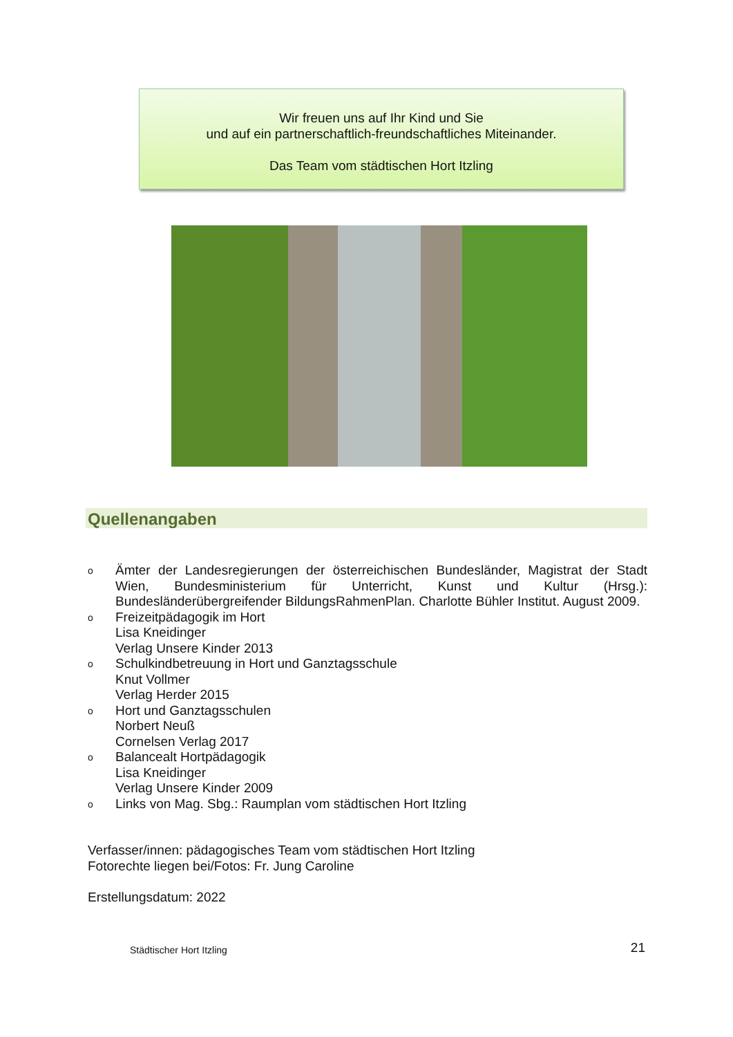Wir freuen uns auf Ihr Kind und Sie
und auf ein partnerschaftlich-freundschaftliches Miteinander.
Das Team vom städtischen Hort Itzling
Quellenangaben
o
Ämter der Landesregierungen der österreichischen Bundesländer, Magistrat der Stadt Wien, Bundesministerium für Unterricht, Kunst und Kultur (Hrsg.): Bundesländerübergreifender BildungsRahmenPlan. Charlotte Bühler Institut. August 2009.
o
Freizeitpädagogik im Hort
Lisa Kneidinger
Verlag Unsere Kinder 2013
o
Schulkindbetreuung in Hort und Ganztagsschule
Knut Vollmer
Verlag Herder 2015
o
Hort und Ganztagsschulen
Norbert Neuß
Cornelsen Verlag 2017
o
Balancealt Hortpädagogik
Lisa Kneidinger
Verlag Unsere Kinder 2009
o
Links von Mag. Sbg.: Raumplan vom städtischen Hort Itzling
Verfasser/innen: pädagogisches Team vom städtischen Hort Itzling
Fotorechte liegen bei/Fotos: Fr. Jung Caroline
Erstellungsdatum: 2022
Städtischer Hort Itzling 21